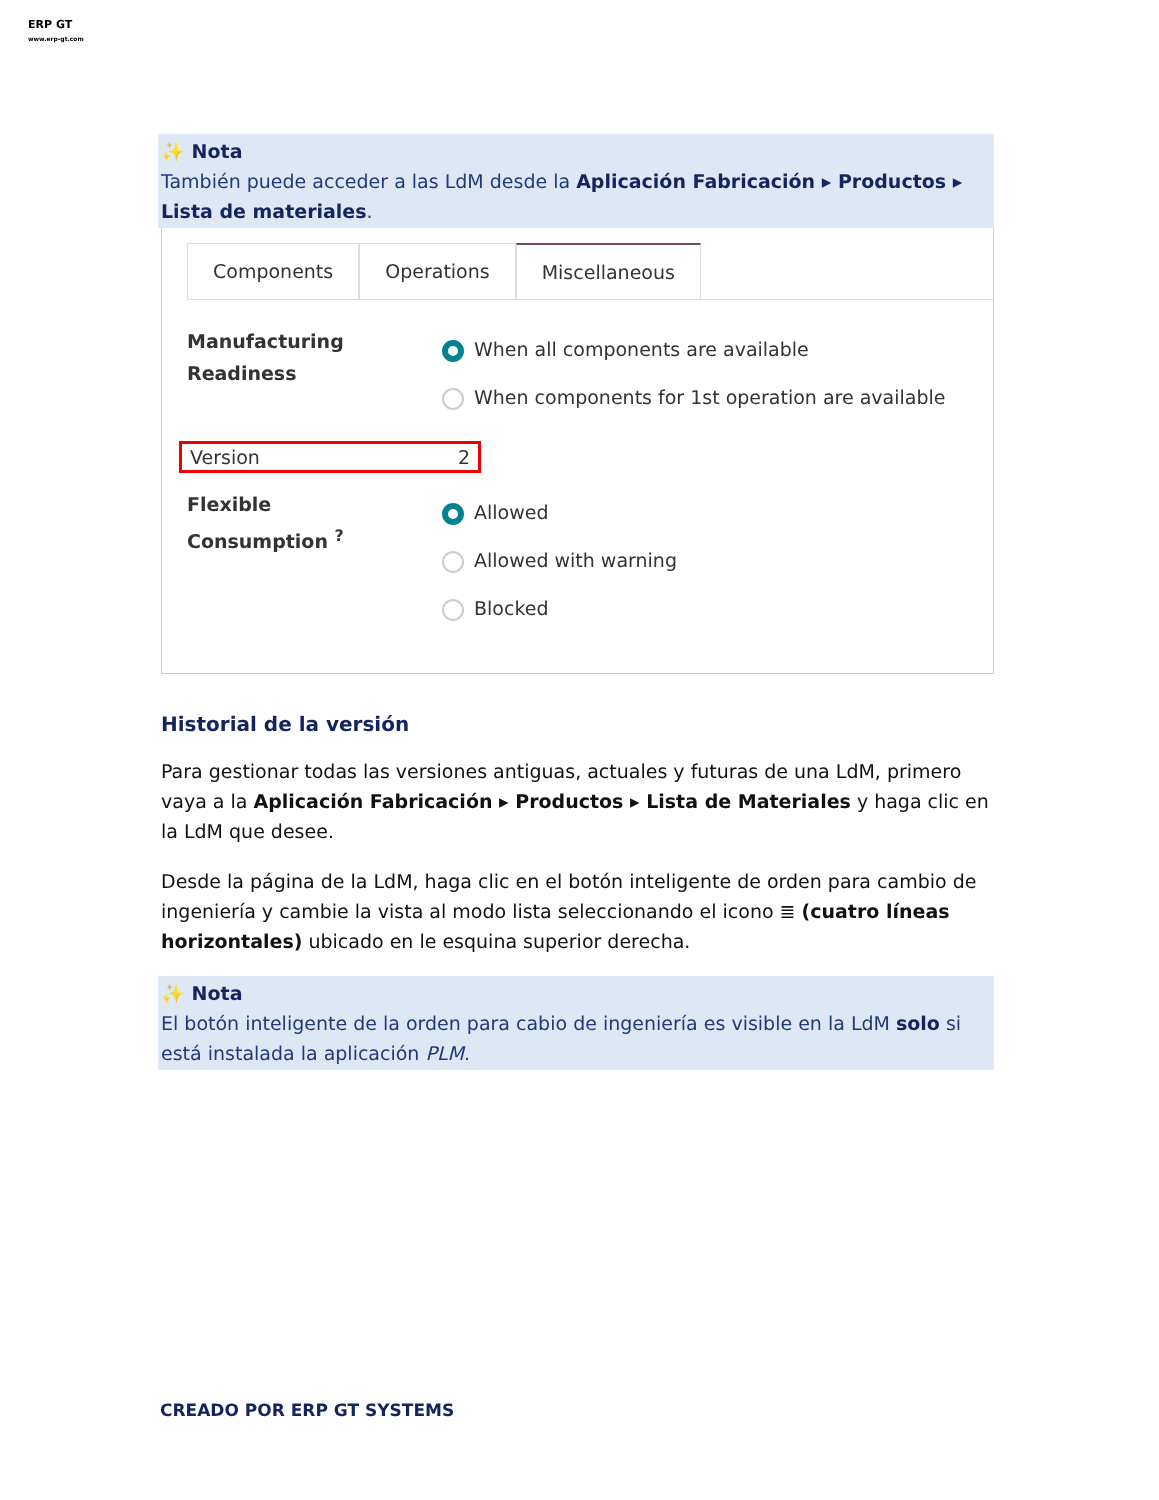ERP GT
www.erp-gt.com
✨ Nota
También puede acceder a las LdM desde la Aplicación Fabricación ▸ Productos ▸ Lista de materiales.
Components Operations Miscellaneous
Manufacturing
Readiness
When all components are available
When components for 1st operation are available
Version 2
Flexible
Consumption <sup>?</sup>
Allowed
Allowed with warning
Blocked
Historial de la versión
Para gestionar todas las versiones antiguas, actuales y futuras de una LdM, primero vaya a la Aplicación Fabricación ▸ Productos ▸ Lista de Materiales y haga clic en la LdM que desee.
Desde la página de la LdM, haga clic en el botón inteligente de orden para cambio de ingeniería y cambie la vista al modo lista seleccionando el icono ≣ (cuatro líneas horizontales) ubicado en le esquina superior derecha.
✨ Nota
El botón inteligente de la orden para cabio de ingeniería es visible en la LdM solo si está instalada la aplicación PLM.
CREADO POR ERP GT SYSTEMS